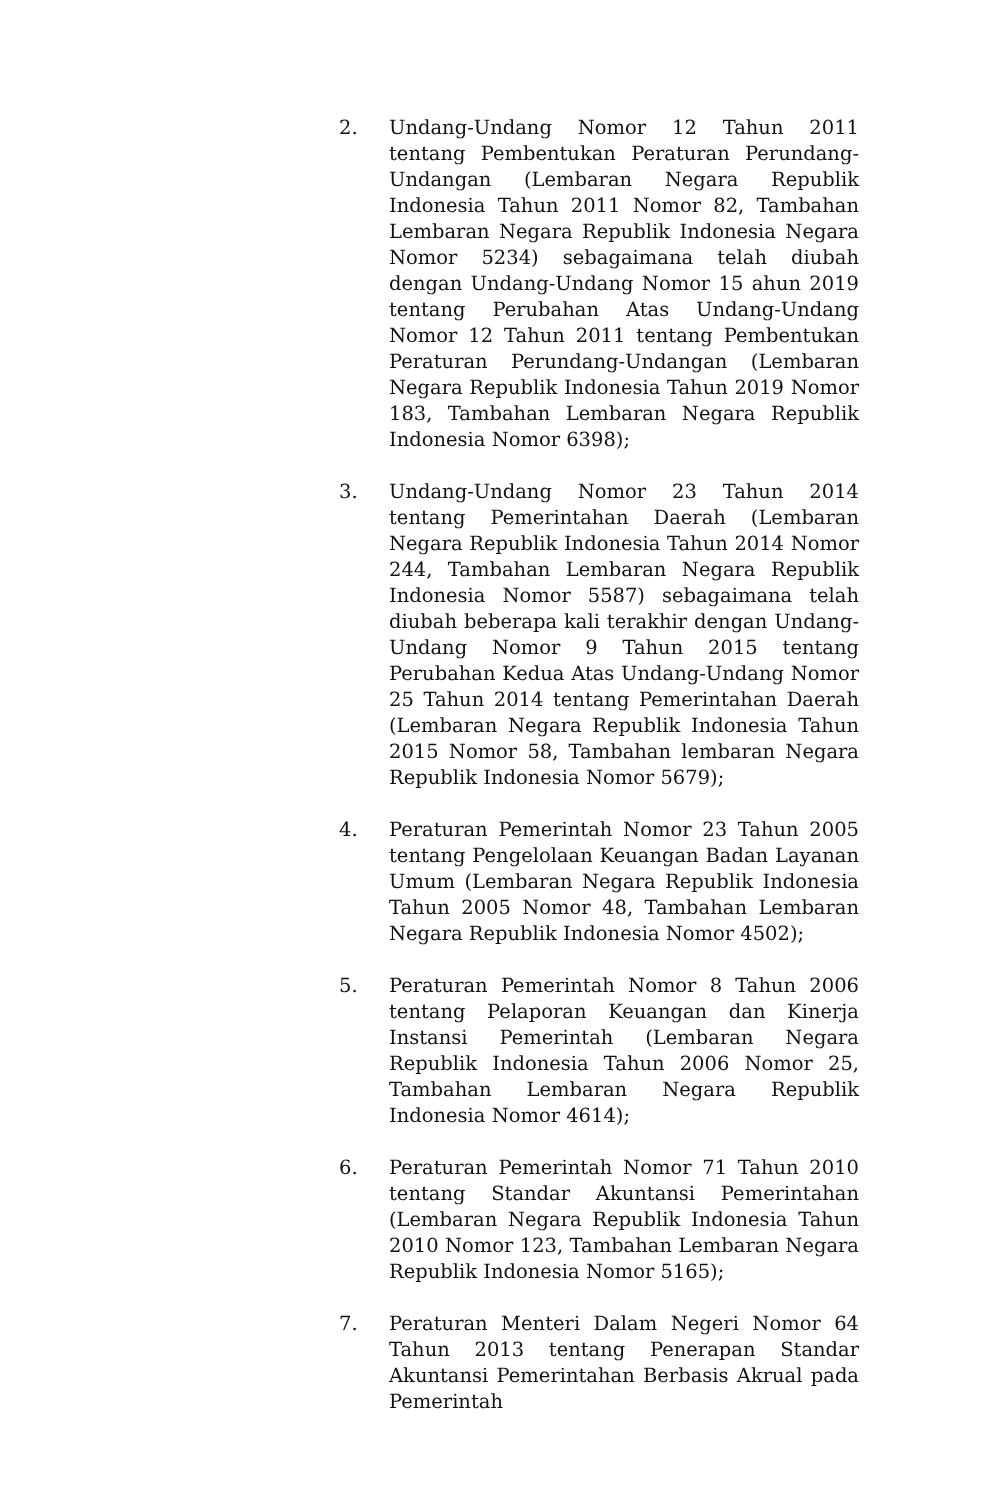2. Undang-Undang Nomor 12 Tahun 2011 tentang Pembentukan Peraturan Perundang-Undangan (Lembaran Negara Republik Indonesia Tahun 2011 Nomor 82, Tambahan Lembaran Negara Republik Indonesia Negara Nomor 5234) sebagaimana telah diubah dengan Undang-Undang Nomor 15 ahun 2019 tentang Perubahan Atas Undang-Undang Nomor 12 Tahun 2011 tentang Pembentukan Peraturan Perundang-Undangan (Lembaran Negara Republik Indonesia Tahun 2019 Nomor 183, Tambahan Lembaran Negara Republik Indonesia Nomor 6398);
3. Undang-Undang Nomor 23 Tahun 2014 tentang Pemerintahan Daerah (Lembaran Negara Republik Indonesia Tahun 2014 Nomor 244, Tambahan Lembaran Negara Republik Indonesia Nomor 5587) sebagaimana telah diubah beberapa kali terakhir dengan Undang-Undang Nomor 9 Tahun 2015 tentang Perubahan Kedua Atas Undang-Undang Nomor 25 Tahun 2014 tentang Pemerintahan Daerah (Lembaran Negara Republik Indonesia Tahun 2015 Nomor 58, Tambahan lembaran Negara Republik Indonesia Nomor 5679);
4. Peraturan Pemerintah Nomor 23 Tahun 2005 tentang Pengelolaan Keuangan Badan Layanan Umum (Lembaran Negara Republik Indonesia Tahun 2005 Nomor 48, Tambahan Lembaran Negara Republik Indonesia Nomor 4502);
5. Peraturan Pemerintah Nomor 8 Tahun 2006 tentang Pelaporan Keuangan dan Kinerja Instansi Pemerintah (Lembaran Negara Republik Indonesia Tahun 2006 Nomor 25, Tambahan Lembaran Negara Republik Indonesia Nomor 4614);
6. Peraturan Pemerintah Nomor 71 Tahun 2010 tentang Standar Akuntansi Pemerintahan (Lembaran Negara Republik Indonesia Tahun 2010 Nomor 123, Tambahan Lembaran Negara Republik Indonesia Nomor 5165);
7. Peraturan Menteri Dalam Negeri Nomor 64 Tahun 2013 tentang Penerapan Standar Akuntansi Pemerintahan Berbasis Akrual pada Pemerintah